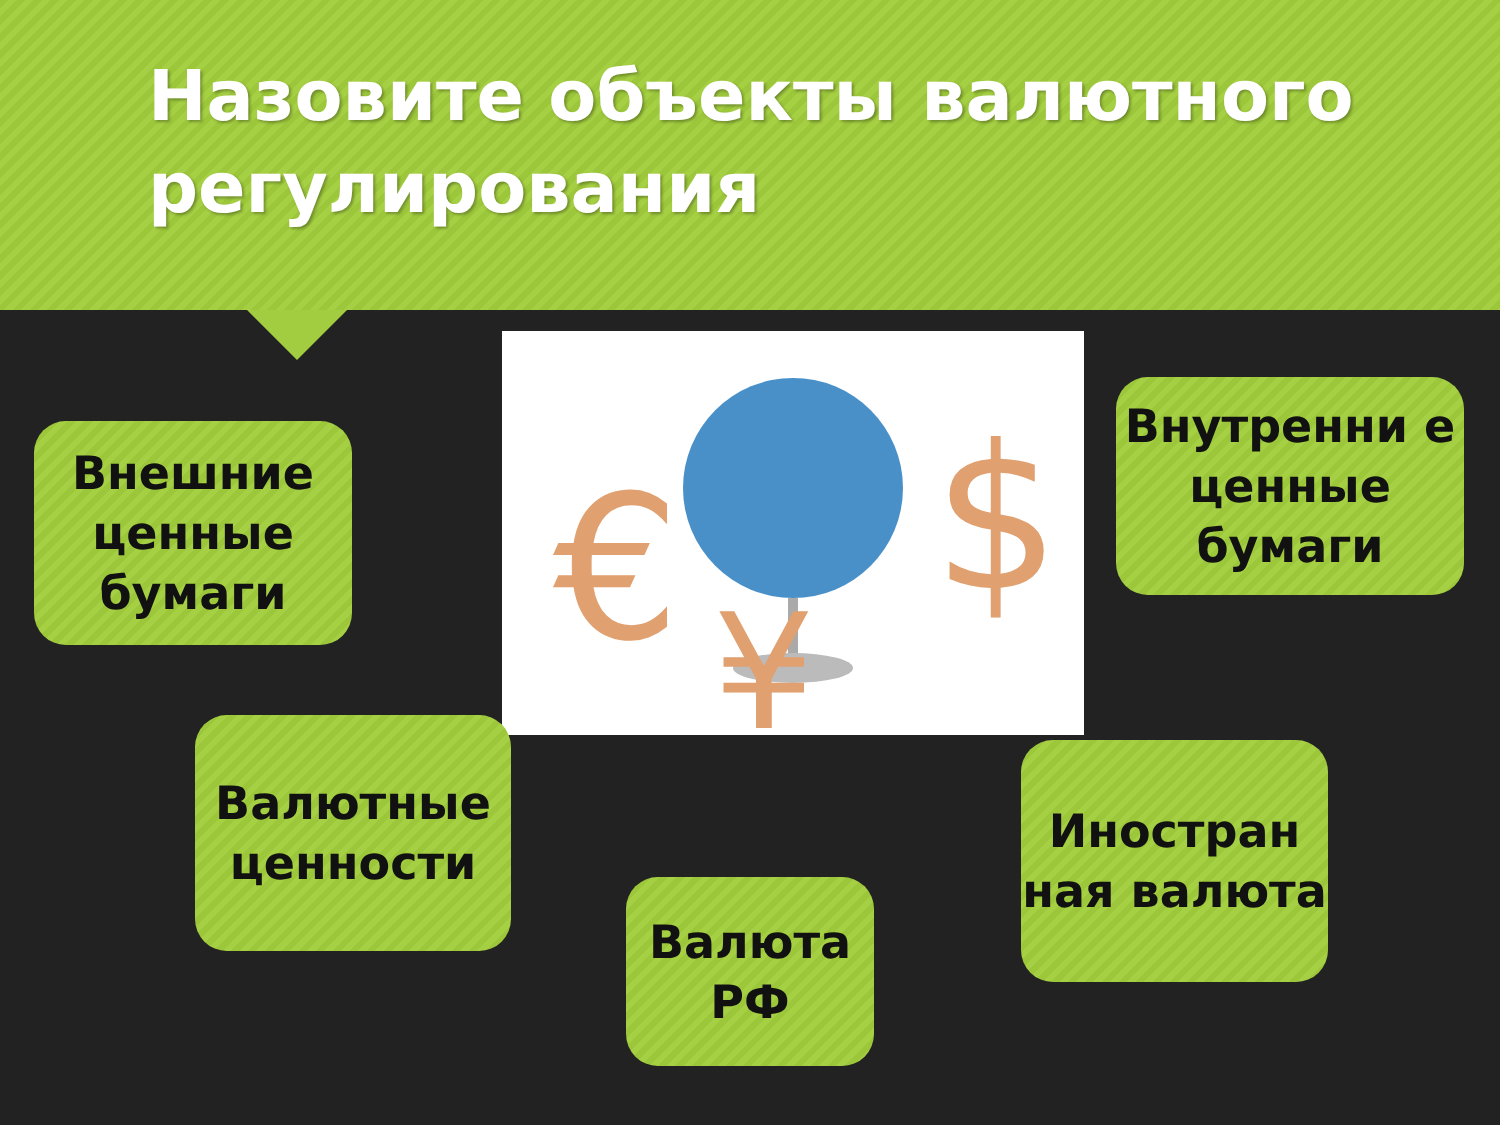Назовите объекты валютного регулирования
Внешние ценные бумаги
€
$
¥
Внутренни е ценные бумаги
Валютные ценности
Валюта РФ
Иностран ная валюта